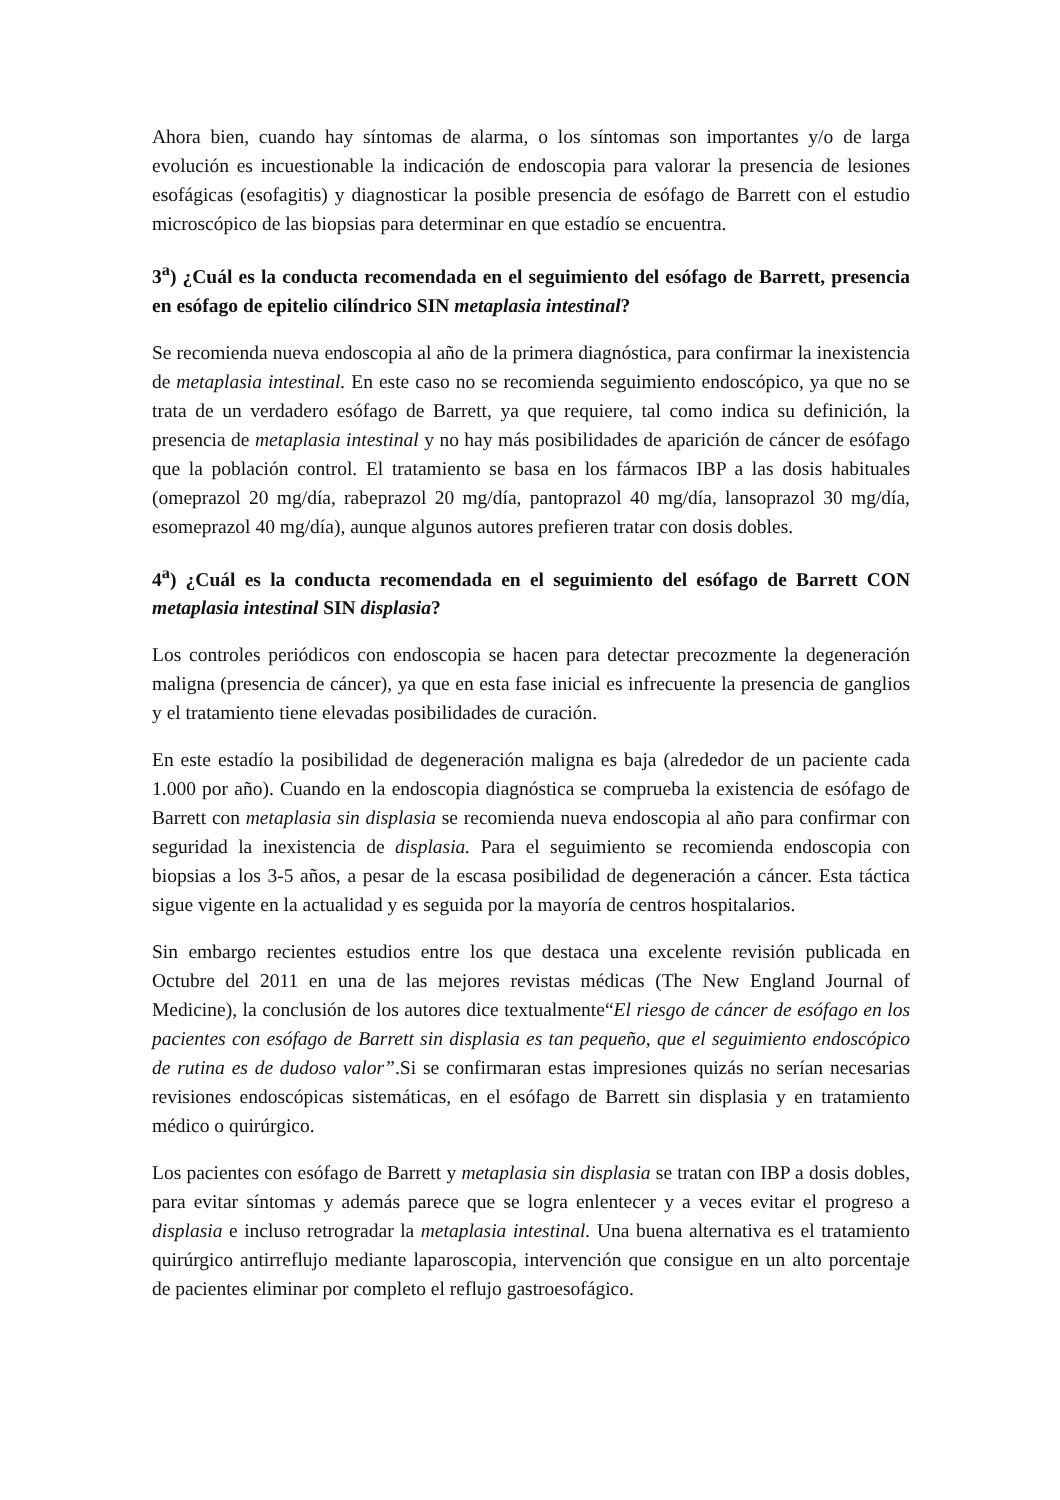Ahora bien, cuando hay síntomas de alarma, o los síntomas son importantes y/o de larga evolución es incuestionable la indicación de endoscopia para valorar la presencia de lesiones esofágicas (esofagitis) y diagnosticar la posible presencia de esófago de Barrett con el estudio microscópico de las biopsias para determinar en que estadío se encuentra.
3<sup>a</sup>) ¿Cuál es la conducta recomendada en el seguimiento del esófago de Barrett, presencia en esófago de epitelio cilíndrico SIN metaplasia intestinal?
Se recomienda nueva endoscopia al año de la primera diagnóstica, para confirmar la inexistencia de metaplasia intestinal. En este caso no se recomienda seguimiento endoscópico, ya que no se trata de un verdadero esófago de Barrett, ya que requiere, tal como indica su definición, la presencia de metaplasia intestinal y no hay más posibilidades de aparición de cáncer de esófago que la población control. El tratamiento se basa en los fármacos IBP a las dosis habituales (omeprazol 20 mg/día, rabeprazol 20 mg/día, pantoprazol 40 mg/día, lansoprazol 30 mg/día, esomeprazol 40 mg/día), aunque algunos autores prefieren tratar con dosis dobles.
4<sup>a</sup>) ¿Cuál es la conducta recomendada en el seguimiento del esófago de Barrett CON metaplasia intestinal SIN displasia?
Los controles periódicos con endoscopia se hacen para detectar precozmente la degeneración maligna (presencia de cáncer), ya que en esta fase inicial es infrecuente la presencia de ganglios y el tratamiento tiene elevadas posibilidades de curación.
En este estadío la posibilidad de degeneración maligna es baja (alrededor de un paciente cada 1.000 por año). Cuando en la endoscopia diagnóstica se comprueba la existencia de esófago de Barrett con metaplasia sin displasia se recomienda nueva endoscopia al año para confirmar con seguridad la inexistencia de displasia. Para el seguimiento se recomienda endoscopia con biopsias a los 3-5 años, a pesar de la escasa posibilidad de degeneración a cáncer. Esta táctica sigue vigente en la actualidad y es seguida por la mayoría de centros hospitalarios.
Sin embargo recientes estudios entre los que destaca una excelente revisión publicada en Octubre del 2011 en una de las mejores revistas médicas (The New England Journal of Medicine), la conclusión de los autores dice textualmente“El riesgo de cáncer de esófago en los pacientes con esófago de Barrett sin displasia es tan pequeño, que el seguimiento endoscópico de rutina es de dudoso valor”.Si se confirmaran estas impresiones quizás no serían necesarias revisiones endoscópicas sistemáticas, en el esófago de Barrett sin displasia y en tratamiento médico o quirúrgico.
Los pacientes con esófago de Barrett y metaplasia sin displasia se tratan con IBP a dosis dobles, para evitar síntomas y además parece que se logra enlentecer y a veces evitar el progreso a displasia e incluso retrogradar la metaplasia intestinal. Una buena alternativa es el tratamiento quirúrgico antirreflujo mediante laparoscopia, intervención que consigue en un alto porcentaje de pacientes eliminar por completo el reflujo gastroesofágico.